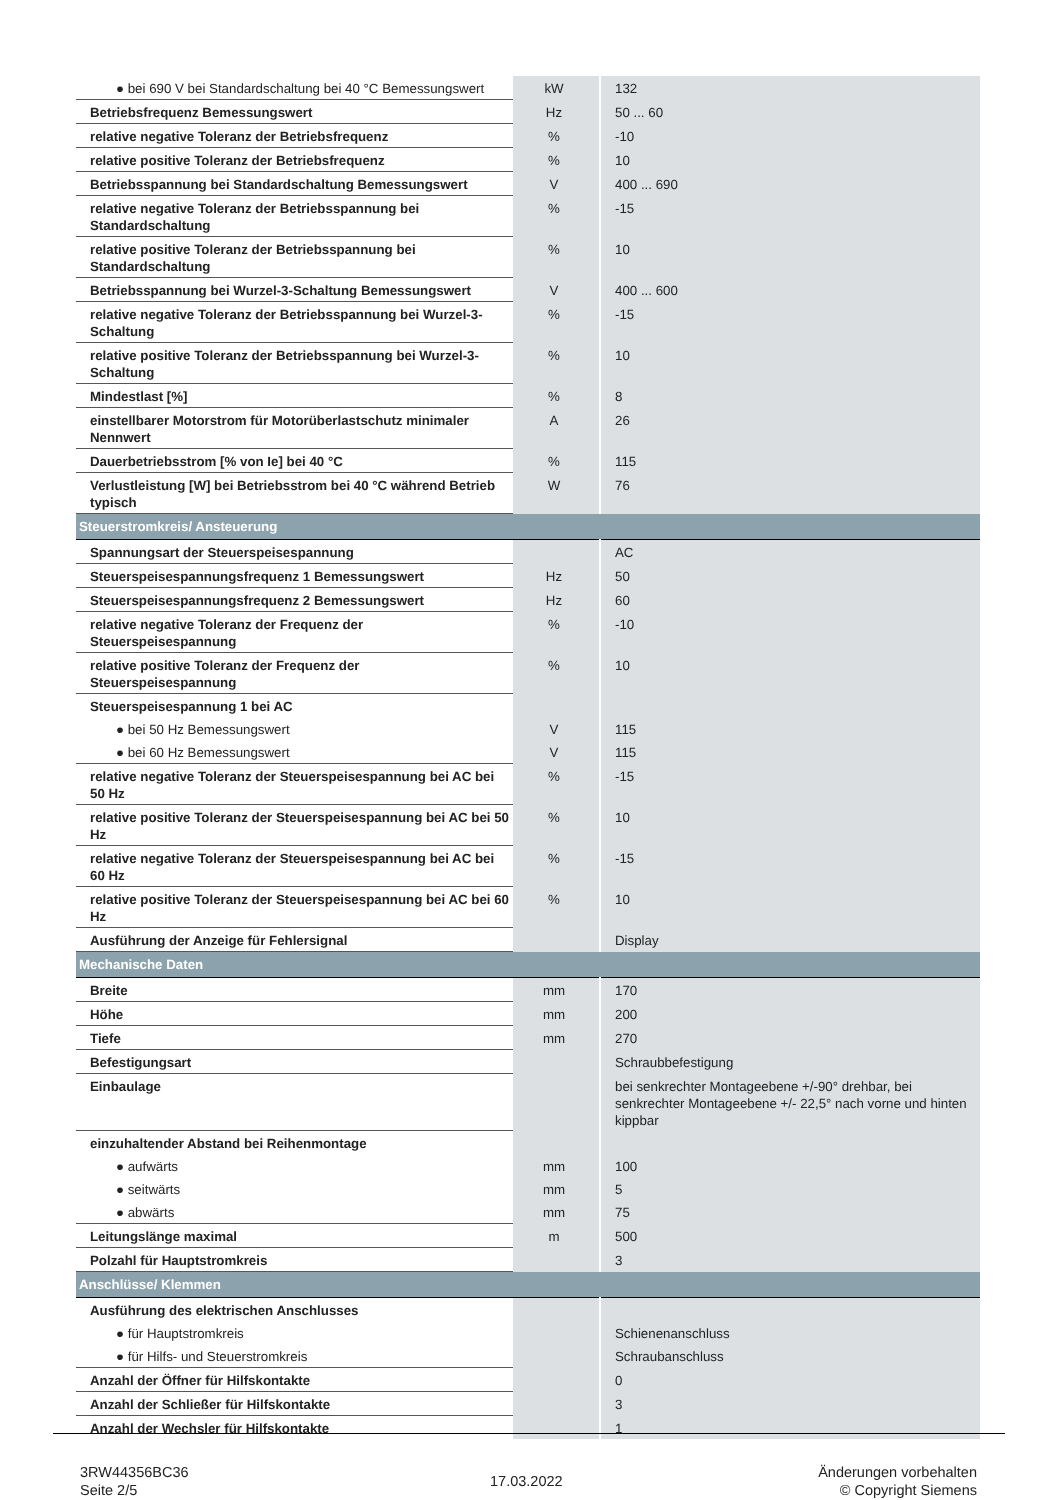| ● bei 690 V bei Standardschaltung bei 40 °C Bemessungswert | kW | 132 |
| Betriebsfrequenz Bemessungswert | Hz | 50 ... 60 |
| relative negative Toleranz der Betriebsfrequenz | % | -10 |
| relative positive Toleranz der Betriebsfrequenz | % | 10 |
| Betriebsspannung bei Standardschaltung Bemessungswert | V | 400 ... 690 |
| relative negative Toleranz der Betriebsspannung bei Standardschaltung | % | -15 |
| relative positive Toleranz der Betriebsspannung bei Standardschaltung | % | 10 |
| Betriebsspannung bei Wurzel-3-Schaltung Bemessungswert | V | 400 ... 600 |
| relative negative Toleranz der Betriebsspannung bei Wurzel-3-Schaltung | % | -15 |
| relative positive Toleranz der Betriebsspannung bei Wurzel-3-Schaltung | % | 10 |
| Mindestlast [%] | % | 8 |
| einstellbarer Motorstrom für Motorüberlastschutz minimaler Nennwert | A | 26 |
| Dauerbetriebsstrom [% von Ie] bei 40 °C | % | 115 |
| Verlustleistung [W] bei Betriebsstrom bei 40 °C während Betrieb typisch | W | 76 |
| Steuerstromkreis/ Ansteuerung | | |
| Spannungsart der Steuerspeisespannung | | AC |
| Steuerspeisespannungsfrequenz 1 Bemessungswert | Hz | 50 |
| Steuerspeisespannungsfrequenz 2 Bemessungswert | Hz | 60 |
| relative negative Toleranz der Frequenz der Steuerspeisespannung | % | -10 |
| relative positive Toleranz der Frequenz der Steuerspeisespannung | % | 10 |
| Steuerspeisespannung 1 bei AC | | |
| ● bei 50 Hz Bemessungswert | V | 115 |
| ● bei 60 Hz Bemessungswert | V | 115 |
| relative negative Toleranz der Steuerspeisespannung bei AC bei 50 Hz | % | -15 |
| relative positive Toleranz der Steuerspeisespannung bei AC bei 50 Hz | % | 10 |
| relative negative Toleranz der Steuerspeisespannung bei AC bei 60 Hz | % | -15 |
| relative positive Toleranz der Steuerspeisespannung bei AC bei 60 Hz | % | 10 |
| Ausführung der Anzeige für Fehlersignal | | Display |
| Mechanische Daten | | |
| Breite | mm | 170 |
| Höhe | mm | 200 |
| Tiefe | mm | 270 |
| Befestigungsart | | Schraubbefestigung |
| Einbaulage | | bei senkrechter Montageebene +/-90° drehbar, bei senkrechter Montageebene +/- 22,5° nach vorne und hinten kippbar |
| einzuhaltender Abstand bei Reihenmontage | | |
| ● aufwärts | mm | 100 |
| ● seitwärts | mm | 5 |
| ● abwärts | mm | 75 |
| Leitungslänge maximal | m | 500 |
| Polzahl für Hauptstromkreis | | 3 |
| Anschlüsse/ Klemmen | | |
| Ausführung des elektrischen Anschlusses | | |
| ● für Hauptstromkreis | | Schienenanschluss |
| ● für Hilfs- und Steuerstromkreis | | Schraubanschluss |
| Anzahl der Öffner für Hilfskontakte | | 0 |
| Anzahl der Schließer für Hilfskontakte | | 3 |
| Anzahl der Wechsler für Hilfskontakte | | 1 |
3RW44356BC36
Seite 2/5
17.03.2022
Änderungen vorbehalten
© Copyright Siemens